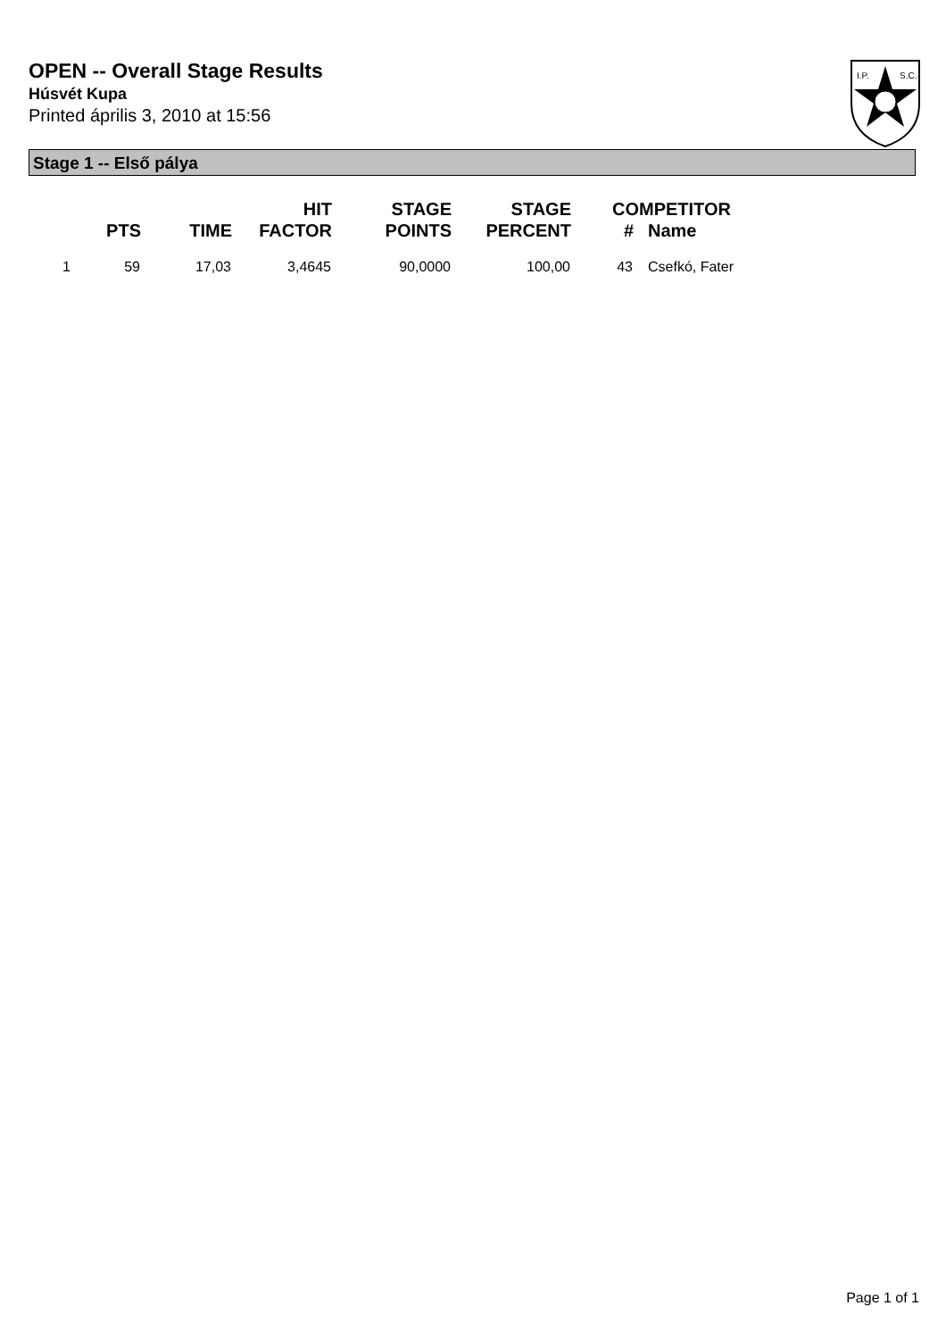OPEN -- Overall Stage Results
Húsvét Kupa
Printed április 3, 2010 at 15:56
I.P.
S.C.
Stage 1 -- Első pálya
| | PTS | TIME | HIT FACTOR | STAGE POINTS | STAGE PERCENT | # | COMPETITOR Name |
| --- | --- | --- | --- | --- | --- | --- | --- |
| 1 | 59 | 17,03 | 3,4645 | 90,0000 | 100,00 | 43 | Csefkó, Fater |
Page 1 of 1